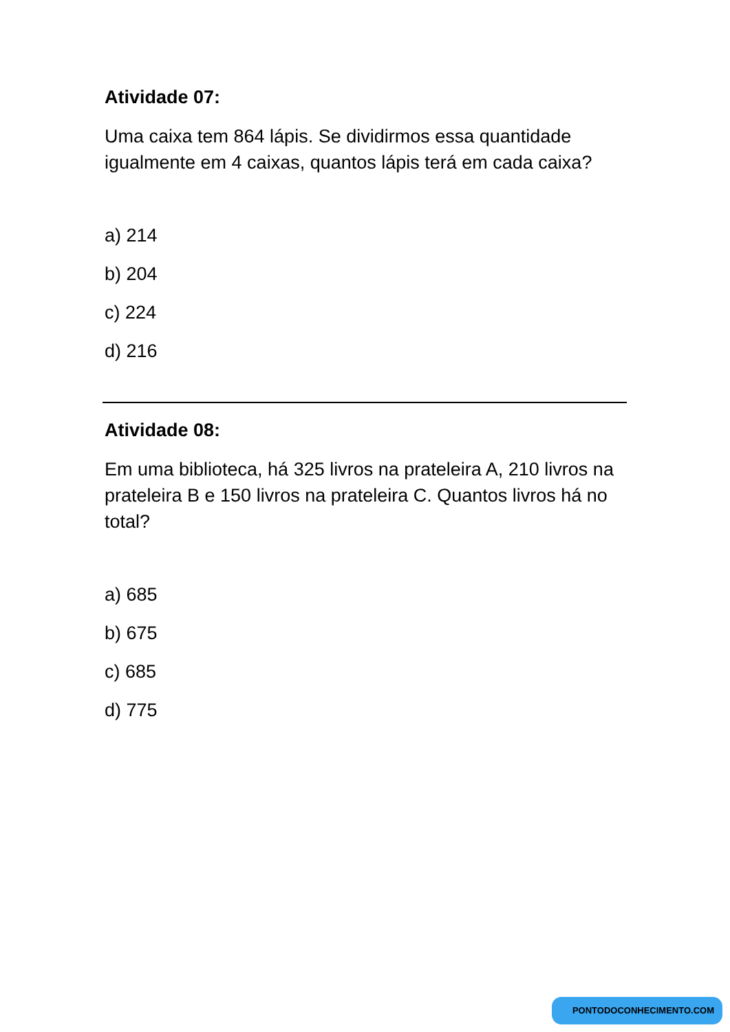Atividade 07:
Uma caixa tem 864 lápis. Se dividirmos essa quantidade igualmente em 4 caixas, quantos lápis terá em cada caixa?
a) 214
b) 204
c) 224
d) 216
Atividade 08:
Em uma biblioteca, há 325 livros na prateleira A, 210 livros na prateleira B e 150 livros na prateleira C. Quantos livros há no total?
a) 685
b) 675
c) 685
d) 775
PONTODOCONHECIMENTO.COM